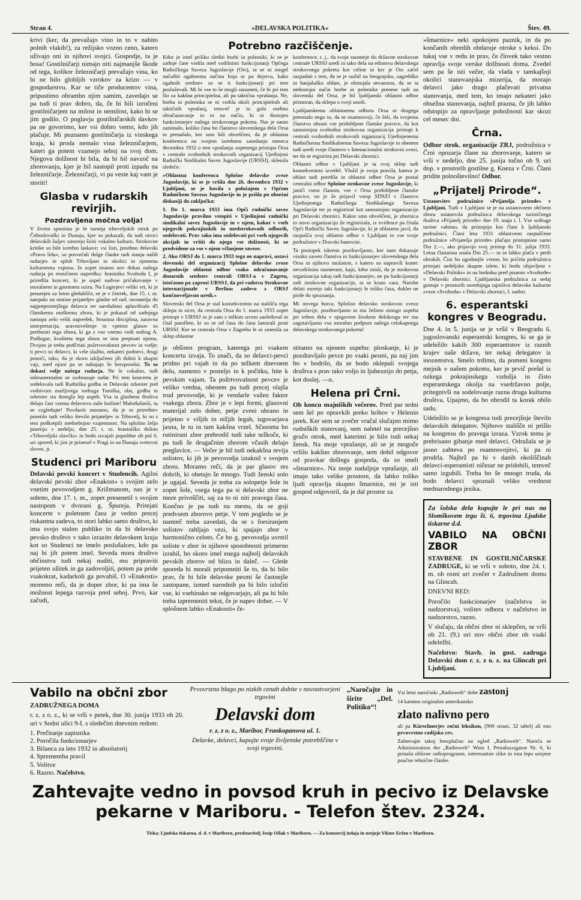Stran 4. »DELAVSKA POLITIKA« Štev. 49.
krivi (ker, da prevažajo vino in to v nabito polnih vlakih!), za režijsko vozno ceno, katero uživajo oni in njihovi svojci. Gospodje, ta je bosa! Gostilničarji nimajo niti najmanjše škode od tega, kolikor železničarji prevažajo vina, ko bi ne bilo globljih vzrokov za krizo — v gospodarstvu. Kar se tiče producentov vina, pripustimo obrambo njim samim, zavedajo se pa tudi ti prav dobro, da, če bi bili izročeni gostilničarjem na milost in nemilost, kako bi se jim godilo. O poglavju gostilničarskih davkov pa ne govorimo, ker vsi dobro vemo, kdo jih plačuje. Mi poznamo gostilničarja iz vinskega kraja, ki proda nemalo vina železničarjem, kateri ga potem vzamejo seboj na svoj dom. Njegova dolžnost bi bila, da bi bil navzoč na zborovanju, kjer je bil nastopil proti izpadu na železničarje. Železničarji, vi pa veste kaj vam je storiti!
Glasba v rudarskih revirjih.
Pozdravljena močna volja!
V živem spominu je še turneja trboveljskih otrok po Čehoslovaški in Dunaju, kjer so pokazali, da tudi otroci delavskih žuljev zmorejo širiti vokalno kulturo. Strokovne kritike so bile izredno laskave; vsi listi, posebno delavski »Pravo lidu«, so posvečali dolge članke tudi stanju naših rudarjev in sploh Trbovljam in okolici in njenemu kulturnemu vzponu. In zopet imamo nov dokaz našega rudarja po resničnem napredku: hrastnika Svoboda I, je priredila koncert, ki je uspel nadvse pričakovanje v moralnem in gmotnem oziru. Na Logerjevi veliki vrt, ki je preurejen za letno gledališče, se je v četrtek, dne 15. t. m. natrpalo na stotine prijateljev glasbe od rud. ravnatelja do najpreprostejšega delavca ter navdušeno aplavdiralo 45 članskemu moškemu zboru, ki je pokazal od zadnjega nastopa zelo velik napredek. Strumna disciplina, naravna interpretacija, uravnovešenje in vpetost glasov so prednosti tega zbora, ki ga z vso vnemo vodi sodrug A. Podlogar; kvaliteta tega zbora se ima prepisati njemu. Dvojno je treba podčrtati požrtvovalnost pevcev in vodje; ti pevci so delavci, ki vrše službo, nekateri podnevi, drugi ponoči, tako, da je skoro izključeno jih dobiti k skupni vaji, med njimi pa se nahajajo še brezposelni. To so dokazi volje našega rudarja. Ne le vokalno, tudi inštrumentalno se izobrazuje rudar. Pri tem koncertu je sodelovala tudi Rudniška godba in Delavski orkester pod vodstvom marljivega sodruga Turnška, oba, godba in orkester sta dosegla lep uspeh. Vsa ta glasbena društva delajo čast vsemu delavstvu naše kotline! Malodušneži, tu se vzgledujte! Povdariti moramo, da je to prireditev posetilo tudi veliko število prijateljev iz Trbovelj, ki so s tem podkrepili medsebojno vzajemnost. Na splošno željo posetijo v nedeljo, dne 25. t. m. hrastniško dolino »Trboveljski slavčki« in bodo izvajali popoldne ob pol 6. uri spored, ki jim je prinesel v Pragi in na Dunaju svetovni sloves. jt.
Studenci pri Mariboru
Delavski pevski koncert v Studencih. Agilni delavski pevski zbor »Enakost« s svojim zelo vnetim pevovodjem g. Križmanom, nas je v soboto, dne 17. t. m., zopet presenetil s svojim nastopom v dvorani g. Špureja. Prirejati koncerte v poletnem času je vedno precej riskantna zadeva, to stori lahko samo društvo, ki ima svojo stalno publiko in da bi delavsko pevsko društvo v tako izrazito delavskem kraju kot so Studenci ne imelo poslušalcev, kdo pa naj bi jih potem imel. Seveda mora društvo občinstvu tudi nekaj nuditi, mu pripraviti prijeten užitek in ga zadovoljiti, potem pa pride vsakokrat, kadarkoli ga povabiš. O »Enakosti« moremo reči, da je doper zbor, ki pa ima še možnost lepega razvoja pred seboj. Prvo, kar začudi,
Potrebno razčiščenje.
Kdor je imel priliko slediti borbi in polemiki, ki se je zadnje čase vodila med vodilnimi funkcijonarji Opčega Radničkega Saveza Jugoslavije (Ors), ta se ni mogel načuditi ogabnemu načinu boja in pa dejstvu, kako ogabnih sredstev so se ti funkcijonarji pri tem posluževali. Mi bi vse to še mogli razumeti, če bi pri tem šlo za kakšna principielna, ali pa taktična vprašanja. Ne, borba in polemika se ni vodila okoli principielnih ali taktičnih vprašanj, temveč je to golo osebno obračunavanje in to na način, ki ni dostojen funkcionarjev našega strokovnega pokreta. Nas je samo zanimalo, koliko časa bo članstvo slovenskega dela Orsa to prenašalo, ker smo bili obveščeni, da je oblastna konferenca na svojem izrednem zasedanju meseca decembra 1932 o tem vprašanju zopetnega pristopa Orsa v centralo svobodnih strokovnih organizacij Ujedinjeni Radnički Sindikalni Savez Jugoslavije (URSSJ), sklenila sledeče:
»Oblastna konferenca Splošne delavske zveze Jugoslavije, ki se je vršila dne 26. decembra 1932 v Ljubljani, se je bavila s položajem v Opčem Radničkem Savezu Jugoslavije in je prišla po obsežni diskusiji do zaključka:
1. Do 1. marca 1933 ima Opči radnički savez Jugoslavije pravilno vstopiti v Ujedinjeni radnički sindikalni savez Jugoslavije in v njem, kakor v vseh njegovih pokrajinskih in medstrokovnih odborih, sodelovati. Prav tako ima sodelovati pri vseh njegovih akcijah in vršiti do njega vse dolžnosti, ki so predvidene za vse v njem včlanjene saveze.
2. Ako ORSJ do 1. marca 1933 tega ne napravi, ustavi slovenski del organizacij Splošne delavske zveze Jugoslavije oblastni odbor vsako odračunavanje denarnih sredstev centrali ORSJ-a v Zagreu, istočasno pa zaprosi URSSJ, da pri vodstvu Strokovne internacijonale v Berlinu zadevo z ORSJ končnoveljavno uredi.«
Slovenski del Orsa je stal konsekventno na stališču tega sklepa in sicer, da centrala Orsa do 1. marca 1933 zopet pristopi v URSSJ in je zato s težkim srcem zasledoval in čital pamflete, ki so se od časa do časa lansirali proti URSSJ. Ker se centrala Orsa v Zagrebu le ni zmenila za sklep oblastne
konference, t. j., da svoje razmerje do državne strokovne centrale URSSJ uredi in tako dela na edinstvu delavskega strokovnega pokreta kot celine in ker je Ors začel razpadati s tem, da se je razbil na beograjsko, zagrebško in banjaluško oblast, je obstojala nevarnost, da se ta nedostojni način borbe in polemike prenese tudi na slovenski del Orsa, je bil ljubljanski oblastni odbor primoran, da sklepa o svoji usodi.
Ljubljanskemu oblastnemu odboru Orsa ni drugega preostalo nego to, da se osamosvoji, če želi, da svojemu članstvu ohrani vse pridobljene članske pravice, da kot samostojna svobodna strokovna organizacija pristopi k centrali svobodnih strokovnih organizacij Ujedinjenemu Radničkemu Sindikalnemu Savezu Jugoslavije in obenem tudi uredi svoje članstvo v Intenacionalni strokovni zvezi, ter da se registrira pri Delavski zbornici.
Oblastni odbor v Ljubljani je ta svoj sklep tudi konsekventno izvedel. Vložil je svoja pravila, katera je oblast tudi potrdila in oblastni odbor Orsa je postal centralni odbor Splošne strokovne zveze Jugoslavije, ki jamči vsem članom, vse v Orsu pridobljene članske pravice, on je že prijavil vstop SDSZJ v članstvo Ujedinjenega Radničkega Sindikalnega Saveza Jugoslavije ter jo registriral kot samostojno organizacijo pri Delavski zbornici. Kakor smo obveščeni, je zbornica to novo organizacijo že registrirala, iz evidence pa črtala Opči Radnički Savez Jugoslavije, ki je oblastem javil, da razpušča svoj oblastni odbor v Ljubljani in vse svoje podružnice v Dravski banovini.
Ta postopek iskreno pozdravljamo, ker nam dokazuje visoko zavest članstva in funkcijonarjev slovenskega dela Orsa in njihovo možatost, s katero so napravili konec nevzdržnim razmeram, kajti, kdor misli, da je strokovna organizacija tukaj radi funkcijonarjev, ne pa funkcijonarji radi strokovne organizacije, ta se kruto vara. Narobe delati morejo taki funkcijonarji le toliko časa, dokler ne pride do spoznanja.
Mi novega borca, Splošno delavsko strokovno zvezo Jugoslavije, pozdravljamo in mu želimo mnogo uspeha pri trdem delu v njegovem širokem delokrogu ter mu zagotavljamo vso moralno podporo našega celokupnega delavskega strokovnega pokreta!
je obširen program, katerega pri vsakem koncertu izvaja. To znači, da so delavci-pevci pridno pri vajah in da po težkem dnevnem delu, namesto v posteljo in k počitku, hite k pevskim vajam. Ta požrtvovalnost pevcev je veliko vredna, obenem pa tudi precej olajša trud pevovodje, ki je vendarle važen faktor vsakega zbora. Zbor je v lepi formi, glasovni materijal zelo dober, petje zveni ubrano in prijetno v višjih in nižjih legah, izgovarjava jasna, le tu in tam kakšna vrzel. Sčasoma bo rutinirani zbor prebrodil tudi take težkoče, ki pa tudi še drugačnim zborom včasih delajo preglavice. — Večer je bil tudi nekakšna revija solistov, ki jih je pevovodja iztaknil v svojem zboru. Moramo reči, da je par glasov res dobrih, ki obetajo še mnogo. Tudi ženski solo je ugajal. Seveda je treba za solopetje šole in zopet šole, vsega tega pa si delavski zbor ne more privoščiti, saj za to ni niti pravega časa. Končno je pa tudi na mestu, da se goji predvsem zborovo petje. V tem pogledu se je namreč treba zavedati, da se s forsiranjem solistov rahljajo vezi, ki spajajo zbor v harmonično celoto. Če bo g. pevovodja uvrstil soliste v zbor in njihove sposobnosti primerno izrabil, bo skoro imel enega najbolj delavskih pevskih zborov od blizu in daleč. — Glede sporeda bi morali pripomniti še to, da bi bilo prav, če bi bile delavske pesmi še častnejše zastopane, izmed narodnih pa bi bilo izločiti vse, ki vsebinsko ne odgovarjajo, ali pa bi bilo treba izpremeniti tekst, če je napev dober. — V splošnem lahko »Enakosti« če-
stitamo na njenem uspehu: ploskanje, ki je pozdravljalo pevce po vsaki pesmi, pa naj jim bo v bodrilo, da se bodo oklepali svojega društva s prav tako voljo in ljubeznijo do petja, kot doslej. —n.
Helena pri Črni.
Ob koncu majniških večerov. Pred par tedni sem šel po opravkih preko hribov v Helenin jarek. Ker sem se zvečer vračal slučajno mimo rudniških stanovanj, sem naletel na precejšno gručo otrok, med katerimi je bilo tudi nekaj žensk. Na moje vprašanje, ali se je mogoče vršilo kakšno zborovanje, sem dobil odgovor od pravkar došlega gospoda, da so imeli »šmarnice«. Na moje nadaljnje vprašanje, ali imajo tako velike prostore, da lahko toliko ljudi opravlja skupno šmarnice, mi je isti gospod odgovoril, da je dal prostor za
»šmarnice« neki upokojeni paznik, in da po končanih obredih obdaruje otroke s keksi. Do tukaj vse v redu in prav, če človek tako vestno opravlja svoje verske dolžnosti doma. Zvedel sem pa še isti večer, da vlada v tamkajšnji okolici stanovanjska mizerija, da morajo delavci jako drago plačevati privatna stanovanja, med tem, ko imajo nekateri jako obsežna stanovanja, najbrž prazna, če jih lahko odstopijo za opravljanje pobožnosti kar skozi cel mesec dni.
Črna.
Odbor strok. organizacije ZRJ, podružnica v Črni opozarja člane na zborovanje, katero se vrši v nedeljo, dne 25. junija točno ob 9. uri dop. v prostorih gostilne g. Kneza v Črni. Člani pridite polnoštevilno! Odbor.
„Prijatelj Prirode“.
Ustanovitev podružnice »Prijatelja prirode« v Ljubljani. Tudi v Ljubljani se je na ustanovnem občnem zboru ustanovila podružnica delavskega turističnega društva »Prijatelj prirode« dne 19. maja t. l. Vse sodruge turiste vabimo, da pristopijo kot člani k ljubljanski podružnici. Člani leta 1931 oblastveno razpuščene podružnice »Prijatelja prirode« plačajo pristopnine samo Din 2.—, ako prijavijo svoj pristop do 31. julija 1933. Letna članarina znaša Din 25.— in se lahko plača v petih obrokih. Čim bo ugodnejše vreme, bo pričela podružnica prirejati nedeljske skupne izlete, ki bodo objavljeni v »Delavski Politiki« in na hodniku pred pisarno »Svobode« v Delavski zbornici. Ljubljanska podružnica za sedaj gostuje v prostorih osrednjega tajništva delavske kulturne zveze »Svoboda« v Delavski zbornici, I. nadstr.
6. esperantski kongres v Beogradu.
Dne 4. in 5. junija se je vršil v Beogradu 6. jugoslovanski esperantski kongres, ki se ga je udeležilo kakih 300 esperantistov iz raznih krajev naše države, ter nekaj delegatov iz inozemstva. Smelo trdimo, da pomeni kongres mejnik v našem pokretu, ker je prvič prešel iz ozkega pokrajinskega vzdušja in čisto esperantskega okolja na vsedržavno polje, pritegnivši na sodelovanje razna druga kulturna društva. Upajmo, da bo obrodil ta korak obilo sadu.
Udeležilo se je kongresa tudi precejšnje število delavskih delegatov. Njihovo stališče ni prišlo na kongresu do pravega izraza. Vzrok temu je prebrisano gibanje med delavci. Odražala se je jasno zahteva po osamosvojitvi, ki pa ni prodrla. Najbrž pa bi v danih okoliščinah delavci-esperantisti ničesar ne pridobili, temveč samo izgubili. Treba bo še mnogo truda, da bodo delavci spoznali veliko vrednost mednarodnega jezika.
Za šolska dela kupujte le pri nas na Slomškovem trgu št. 6, trgovina Ljudske tiskarne d.d.
VABILO NA OBČNI ZBOR
STAVBENE IN GOSTILNIČARSKE ZADRUGE, ki se vrši v soboto, dne 24. t. m. ob osmi uri zvečer v Zadružnem domu na Glincah.
DNEVNI RED:
Poročilo funkcionarjev (načelstva in nadzorstva), volitev odbora v načelstvo in nadzorstvo, razno.
V slučaju, da občni zbor ni sklepčen, se vrši ob 21. (9.) uri nov občni zbor ob vsaki udeležbi.
Načelstvo: Stavb. in gost. zadruga Delavski dom r. z. z o. z. na Glincah pri Ljubljani.
Vabilo na občni zbor
ZADRUŽNEGA DOMA
r. z. z o. z., ki se vrši v petek, dne 30. junija 1933 ob 20. uri v Sodni ulici 9-I. s sledečim dnevnim redom:
1. Prečitanje zapisnika
2. Poročila funkcionarjev
3. Bilanca za leto 1932 in absolutorij
4. Sprememba pravil
5. Volitve
6. Razno. Načelstvo.
Prvovrstno blago po nizkih cenah dobite v novootvorjeni trgovini
Delavski dom
r. z. z o. z., Maribor, Frankopanova ul. 1.
Delavke, delavci, kupujte svoje življenske potrebščine v svoji trgovini.
„Naročajte in širite „Del. Politiko“!
Vsi letni naročniki „Radiowelt“ dobe zastonj
14 karatno originalno amerikansko
zlato nalivno pero
ali pa Kürschnerjev ročni leksikon, (900 strani, 32 tabel) ali eno prvovrstno radijsko cev.
Zahtevajte takoj brezplačno na ogled „Radiowelt“. Naroča se Administration der „Radiowelt“ Wien I, Pestalozzigasse Nr. 6, ki prinaša obširne radioprograme, interesantne slike in ima lepo urejene poučne tehnične članke.
Zahtevajte vedno in povsod kruh in pecivo iz Delavske pekarne v Mariboru. - Telefon štev. 2324.
Tiska: Ljudska tiskarna, d. d. v Mariboru, predstavitelj Josip Ošlak v Mariboru. — Za konzorcij izdaja in urejuje Viktor Eržen v Mariboru.